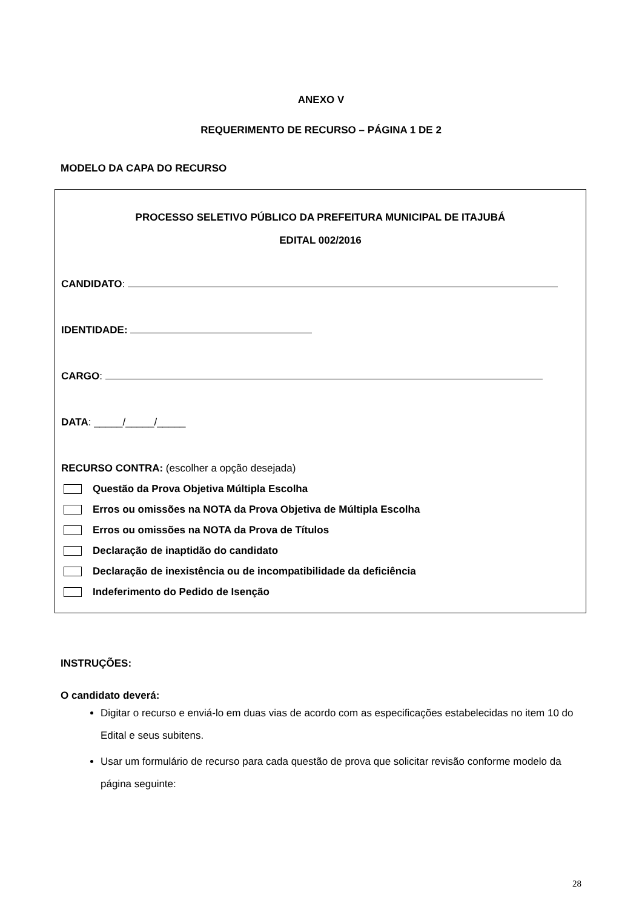ANEXO V
REQUERIMENTO DE RECURSO – PÁGINA 1 DE 2
MODELO DA CAPA DO RECURSO
PROCESSO SELETIVO PÚBLICO DA PREFEITURA MUNICIPAL DE ITAJUBÁ
EDITAL 002/2016
CANDIDATO:
IDENTIDADE:
CARGO:
DATA: _____/_____/_____
RECURSO CONTRA: (escolher a opção desejada)
Questão da Prova Objetiva Múltipla Escolha
Erros ou omissões na NOTA da Prova Objetiva de Múltipla Escolha
Erros ou omissões na NOTA da Prova de Títulos
Declaração de inaptidão do candidato
Declaração de inexistência ou de incompatibilidade da deficiência
Indeferimento do Pedido de Isenção
INSTRUÇÕES:
O candidato deverá:
Digitar o recurso e enviá-lo em duas vias de acordo com as especificações estabelecidas no item 10 do Edital e seus subitens.
Usar um formulário de recurso para cada questão de prova que solicitar revisão conforme modelo da página seguinte:
28